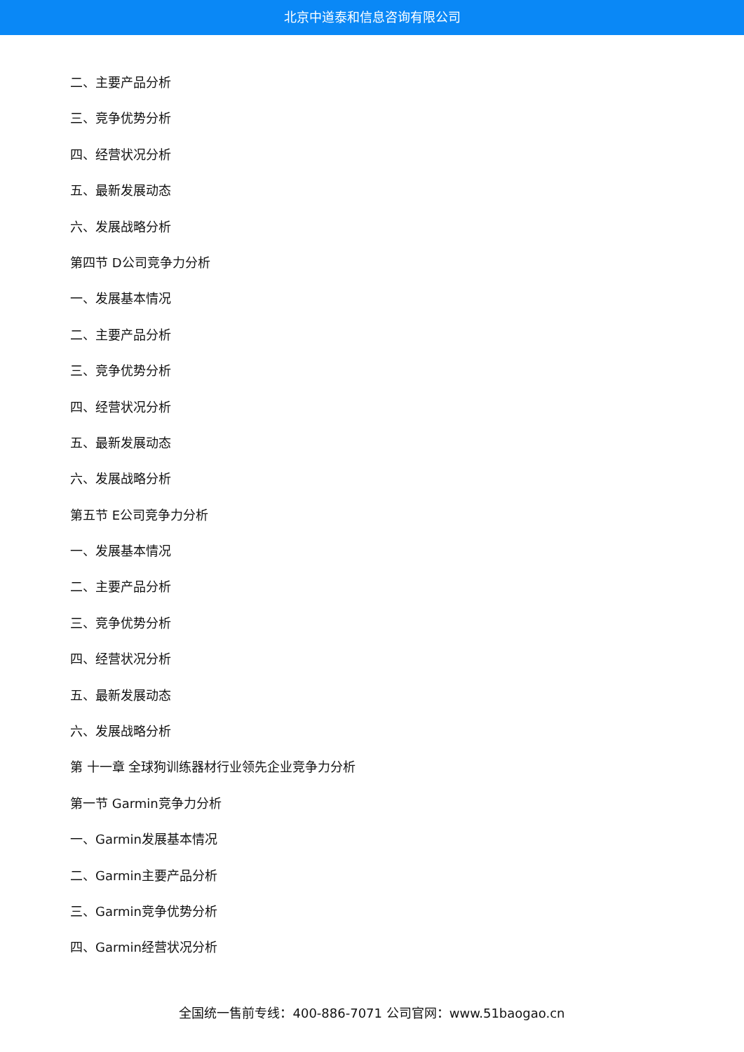北京中道泰和信息咨询有限公司
二、主要产品分析
三、竞争优势分析
四、经营状况分析
五、最新发展动态
六、发展战略分析
第四节 D公司竞争力分析
一、发展基本情况
二、主要产品分析
三、竞争优势分析
四、经营状况分析
五、最新发展动态
六、发展战略分析
第五节 E公司竞争力分析
一、发展基本情况
二、主要产品分析
三、竞争优势分析
四、经营状况分析
五、最新发展动态
六、发展战略分析
第 十一章 全球狗训练器材行业领先企业竞争力分析
第一节 Garmin竞争力分析
一、Garmin发展基本情况
二、Garmin主要产品分析
三、Garmin竞争优势分析
四、Garmin经营状况分析
全国统一售前专线：400-886-7071 公司官网：www.51baogao.cn